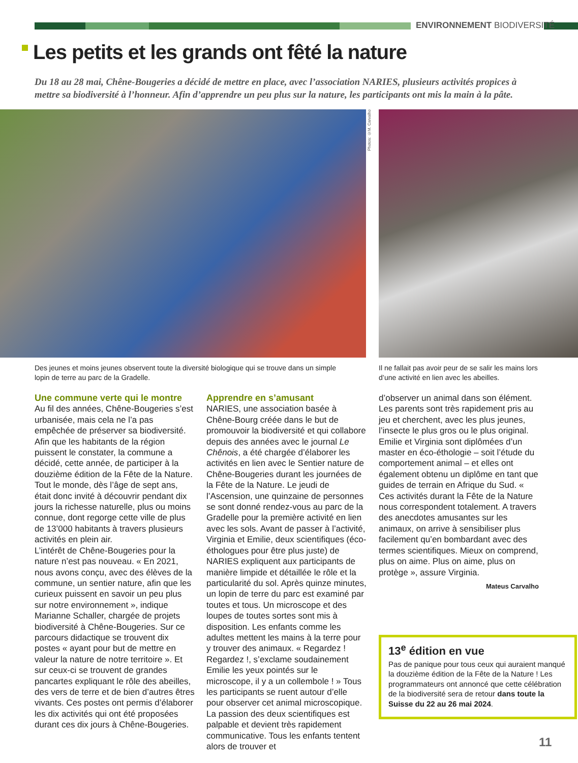ENVIRONNEMENT BIODIVERSITÉ
Les petits et les grands ont fêté la nature
Du 18 au 28 mai, Chêne-Bougeries a décidé de mettre en place, avec l’association NARIES, plusieurs activités propices à mettre sa biodiversité à l’honneur. Afin d’apprendre un peu plus sur la nature, les participants ont mis la main à la pâte.
Photos: ©M. Carvalho
Des jeunes et moins jeunes observent toute la diversité biologique qui se trouve dans un simple lopin de terre au parc de la Gradelle.
Il ne fallait pas avoir peur de se salir les mains lors d’une activité en lien avec les abeilles.
Une commune verte qui le montre
Au fil des années, Chêne-Bougeries s’est urbanisée, mais cela ne l’a pas empêchée de préserver sa biodiversité. Afin que les habitants de la région puissent le constater, la commune a décidé, cette année, de participer à la douzième édition de la Fête de la Nature. Tout le monde, dès l’âge de sept ans, était donc invité à découvrir pendant dix jours la richesse naturelle, plus ou moins connue, dont regorge cette ville de plus de 13’000 habitants à travers plusieurs activités en plein air.
L’intérêt de Chêne-Bougeries pour la nature n’est pas nouveau. « En 2021, nous avons conçu, avec des élèves de la commune, un sentier nature, afin que les curieux puissent en savoir un peu plus sur notre environnement », indique Marianne Schaller, chargée de projets biodiversité à Chêne-Bougeries. Sur ce parcours didactique se trouvent dix postes « ayant pour but de mettre en valeur la nature de notre territoire ». Et sur ceux-ci se trouvent de grandes pancartes expliquant le rôle des abeilles, des vers de terre et de bien d’autres êtres vivants. Ces postes ont permis d’élaborer les dix activités qui ont été proposées durant ces dix jours à Chêne-Bougeries.
Apprendre en s’amusant
NARIES, une association basée à Chêne-Bourg créée dans le but de promouvoir la biodiversité et qui collabore depuis des années avec le journal Le Chênois, a été chargée d’élaborer les activités en lien avec le Sentier nature de Chêne-Bougeries durant les journées de la Fête de la Nature. Le jeudi de l’Ascension, une quinzaine de personnes se sont donné rendez-vous au parc de la Gradelle pour la première activité en lien avec les sols. Avant de passer à l’activité, Virginia et Emilie, deux scientifiques (éco-éthologues pour être plus juste) de NARIES expliquent aux participants de manière limpide et détaillée le rôle et la particularité du sol. Après quinze minutes, un lopin de terre du parc est examiné par toutes et tous. Un microscope et des loupes de toutes sortes sont mis à disposition. Les enfants comme les adultes mettent les mains à la terre pour y trouver des animaux. « Regardez ! Regardez !, s’exclame soudainement Emilie les yeux pointés sur le microscope, il y a un collembole ! » Tous les participants se ruent autour d’elle pour observer cet animal microscopique. La passion des deux scientifiques est palpable et devient très rapidement communicative. Tous les enfants tentent alors de trouver et
d’observer un animal dans son élément. Les parents sont très rapidement pris au jeu et cherchent, avec les plus jeunes, l’insecte le plus gros ou le plus original. Emilie et Virginia sont diplômées d’un master en éco-éthologie – soit l’étude du comportement animal – et elles ont également obtenu un diplôme en tant que guides de terrain en Afrique du Sud. « Ces activités durant la Fête de la Nature nous correspondent totalement. A travers des anecdotes amusantes sur les animaux, on arrive à sensibiliser plus facilement qu’en bombardant avec des termes scientifiques. Mieux on comprend, plus on aime. Plus on aime, plus on protège », assure Virginia.
Mateus Carvalho
13<sup>e</sup> édition en vue
Pas de panique pour tous ceux qui auraient manqué la douzième édition de la Fête de la Nature ! Les programmateurs ont annoncé que cette célébration de la biodiversité sera de retour dans toute la Suisse du 22 au 26 mai 2024.
11